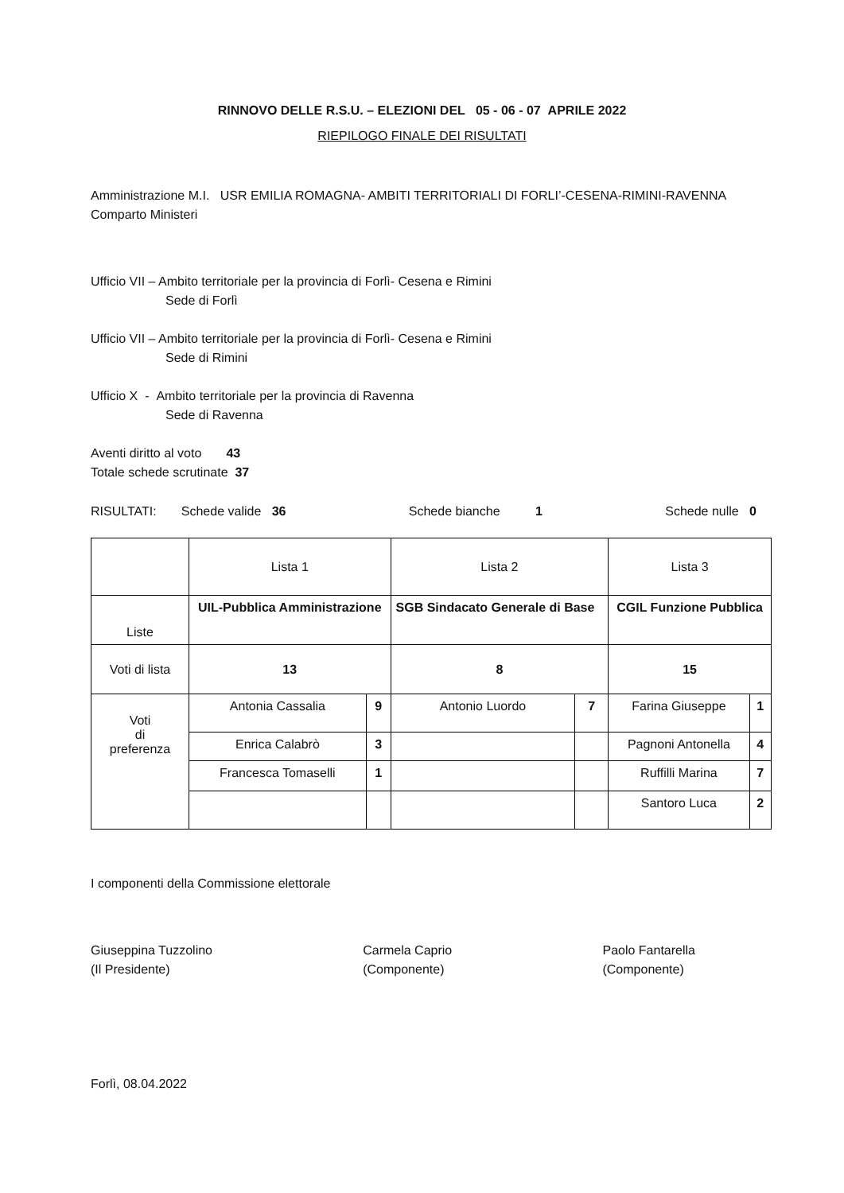RINNOVO DELLE R.S.U. – ELEZIONI DEL 05 - 06 - 07 APRILE 2022
RIEPILOGO FINALE DEI RISULTATI
Amministrazione M.I. USR EMILIA ROMAGNA- AMBITI TERRITORIALI DI FORLI’-CESENA-RIMINI-RAVENNA
Comparto Ministeri
Ufficio VII – Ambito territoriale per la provincia di Forlì- Cesena e Rimini
Sede di Forlì
Ufficio VII – Ambito territoriale per la provincia di Forlì- Cesena e Rimini
Sede di Rimini
Ufficio X - Ambito territoriale per la provincia di Ravenna
Sede di Ravenna
Aventi diritto al voto 43
Totale schede scrutinate 37
RISULTATI: Schede valide 36 Schede bianche 1 Schede nulle 0
| | Lista 1 | | Lista 2 | | Lista 3 | |
| Liste | UIL-Pubblica Amministrazione | | SGB Sindacato Generale di Base | | CGIL Funzione Pubblica | |
| Voti di lista | 13 | | 8 | | 15 | |
| Voti di preferenza | Antonia Cassalia | 9 | Antonio Luordo | 7 | Farina Giuseppe | 1 |
| | Enrica Calabrò | 3 | | | Pagnoni Antonella | 4 |
| | Francesca Tomaselli | 1 | | | Ruffilli Marina | 7 |
| | | | | | Santoro Luca | 2 |
I componenti della Commissione elettorale
Giuseppina Tuzzolino
(Il Presidente)
Carmela Caprio
(Componente)
Paolo Fantarella
(Componente)
Forlì, 08.04.2022